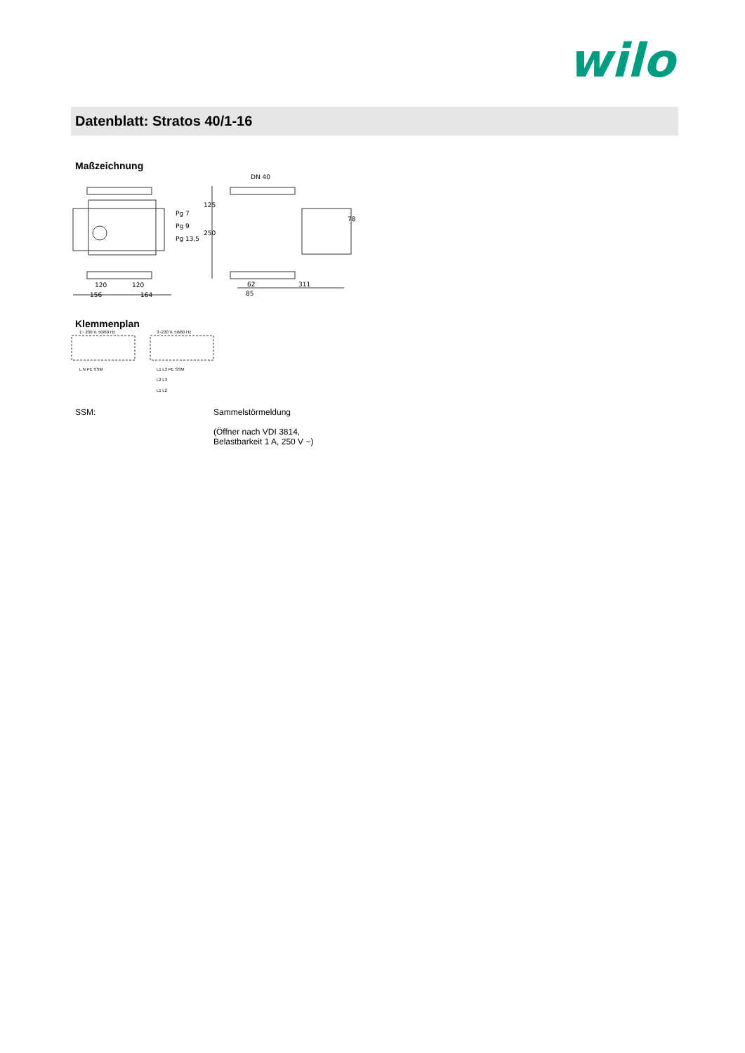wilo
Datenblatt: Stratos 40/1-16
Maßzeichnung
Pg 7
Pg 9
Pg 13,5
DN 40
125
250
78
120
120
156
164
62
311
85
Klemmenplan
1~ 230 V, 50/60 Hz
3~230 V, 50/60 Hz
L N PE SSM
L1 L3 PE SSM
L2 L3
L1 L2
SSM: Sammelstörmeldung
(Öffner nach VDI 3814,
Belastbarkeit 1 A, 250 V ~)